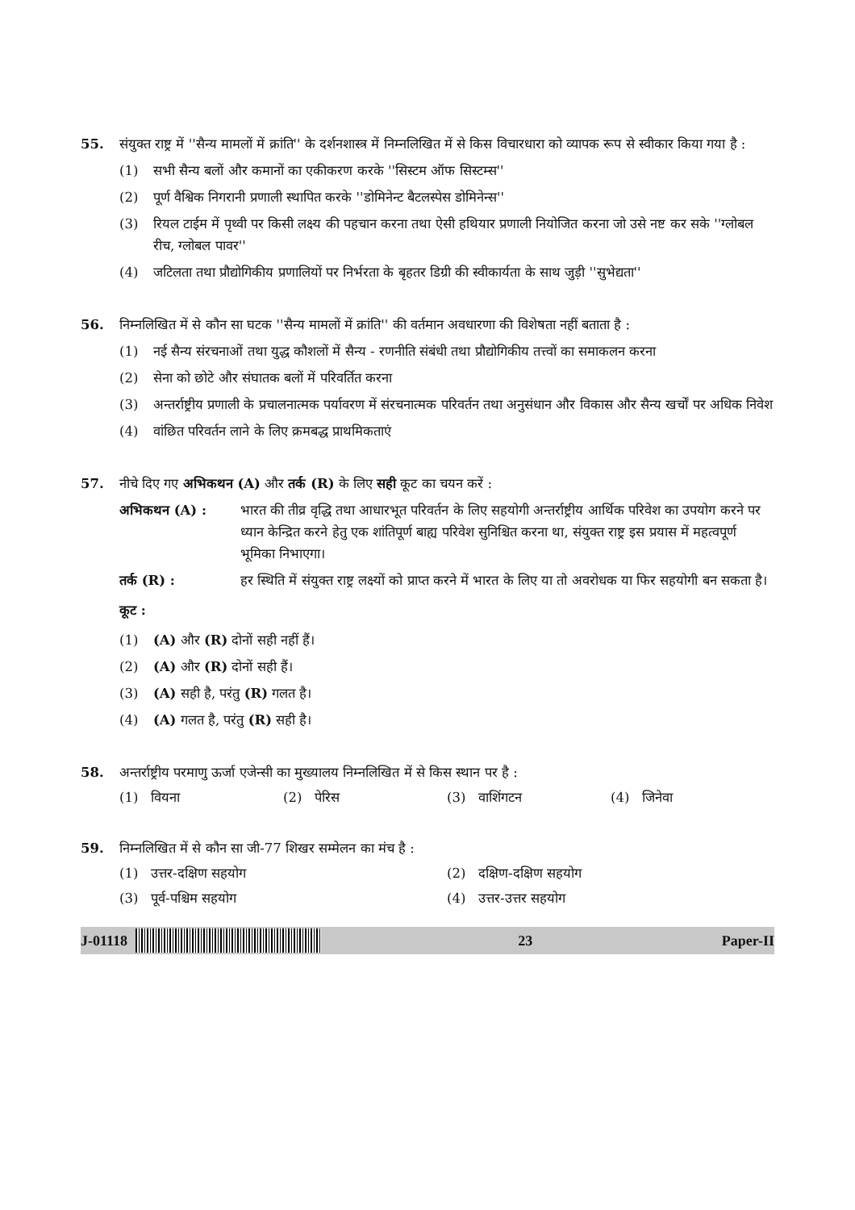55. संयुक्त राष्ट्र में ''सैन्य मामलों में क्रांति'' के दर्शनशास्त्र में निम्नलिखित में से किस विचारधारा को व्यापक रूप से स्वीकार किया गया है :
(1) सभी सैन्य बलों और कमानों का एकीकरण करके ''सिस्टम ऑफ सिस्टम्स''
(2) पूर्ण वैश्विक निगरानी प्रणाली स्थापित करके ''डोमिनेन्ट बैटलस्पेस डोमिनेन्स''
(3) रियल टाईम में पृथ्वी पर किसी लक्ष्य की पहचान करना तथा ऐसी हथियार प्रणाली नियोजित करना जो उसे नष्ट कर सके ''ग्लोबल रीच, ग्लोबल पावर''
(4) जटिलता तथा प्रौद्योगिकीय प्रणालियों पर निर्भरता के बृहतर डिग्री की स्वीकार्यता के साथ जुड़ी ''सुभेद्यता''
56. निम्नलिखित में से कौन सा घटक ''सैन्य मामलों में क्रांति'' की वर्तमान अवधारणा की विशेषता नहीं बताता है :
(1) नई सैन्य संरचनाओं तथा युद्ध कौशलों में सैन्य - रणनीति संबंधी तथा प्रौद्योगिकीय तत्त्वों का समाकलन करना
(2) सेना को छोटे और संघातक बलों में परिवर्तित करना
(3) अन्तर्राष्ट्रीय प्रणाली के प्रचालनात्मक पर्यावरण में संरचनात्मक परिवर्तन तथा अनुसंधान और विकास और सैन्य खर्चों पर अधिक निवेश
(4) वांछित परिवर्तन लाने के लिए क्रमबद्ध प्राथमिकताएं
57. नीचे दिए गए अभिकथन (A) और तर्क (R) के लिए सही कूट का चयन करें :
अभिकथन (A) : भारत की तीव्र वृद्धि तथा आधारभूत परिवर्तन के लिए सहयोगी अन्तर्राष्ट्रीय आर्थिक परिवेश का उपयोग करने पर ध्यान केन्द्रित करने हेतु एक शांतिपूर्ण बाह्य परिवेश सुनिश्चित करना था, संयुक्त राष्ट्र इस प्रयास में महत्वपूर्ण भूमिका निभाएगा।
तर्क (R) : हर स्थिति में संयुक्त राष्ट्र लक्ष्यों को प्राप्त करने में भारत के लिए या तो अवरोधक या फिर सहयोगी बन सकता है।
कूट :
(1) (A) और (R) दोनों सही नहीं हैं।
(2) (A) और (R) दोनों सही हैं।
(3) (A) सही है, परंतु (R) गलत है।
(4) (A) गलत है, परंतु (R) सही है।
58. अन्तर्राष्ट्रीय परमाणु ऊर्जा एजेन्सी का मुख्यालय निम्नलिखित में से किस स्थान पर है :
(1) वियना (2) पेरिस (3) वाशिंगटन (4) जिनेवा
59. निम्नलिखित में से कौन सा जी-77 शिखर सम्मेलन का मंच है :
(1) उत्तर-दक्षिण सहयोग (2) दक्षिण-दक्षिण सहयोग
(3) पूर्व-पश्चिम सहयोग (4) उत्तर-उत्तर सहयोग
J-01118 23 Paper-II